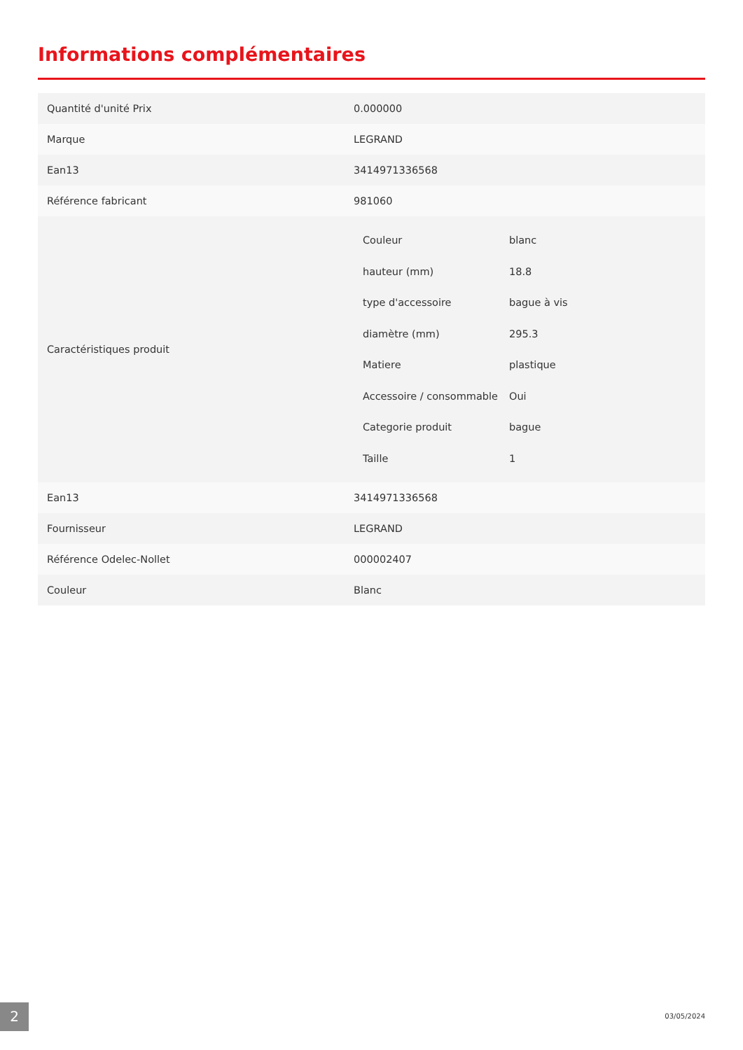Informations complémentaires
| Quantité d'unité Prix | 0.000000 |
| Marque | LEGRAND |
| Ean13 | 3414971336568 |
| Référence fabricant | 981060 |
| Caractéristiques produit | / Couleur / blanc / / hauteur (mm) / 18.8 / / type d'accessoire / bague à vis / / diamètre (mm) / 295.3 / / Matiere / plastique / / Accessoire / consommable / Oui / / Categorie produit / bague / / Taille / 1 / |
| Ean13 | 3414971336568 |
| Fournisseur | LEGRAND |
| Référence Odelec-Nollet | 000002407 |
| Couleur | Blanc |
2 03/05/2024